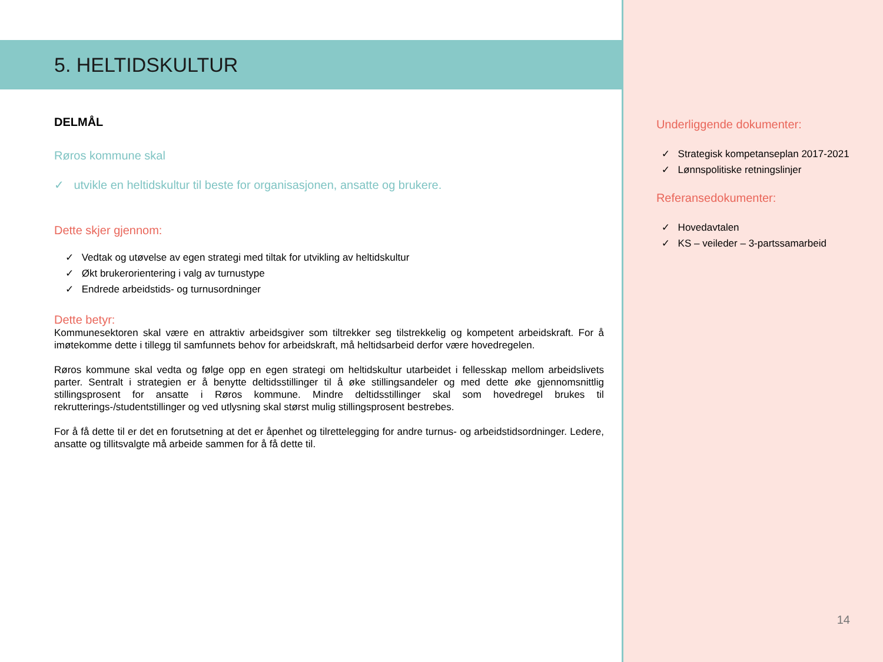5. HELTIDSKULTUR
DELMÅL
Røros kommune skal
✓ utvikle en heltidskultur til beste for organisasjonen, ansatte og brukere.
Dette skjer gjennom:
✓ Vedtak og utøvelse av egen strategi med tiltak for utvikling av heltidskultur
✓ Økt brukerorientering i valg av turnustype
✓ Endrede arbeidstids- og turnusordninger
Dette betyr:
Kommunesektoren skal være en attraktiv arbeidsgiver som tiltrekker seg tilstrekkelig og kompetent arbeidskraft. For å imøtekomme dette i tillegg til samfunnets behov for arbeidskraft, må heltidsarbeid derfor være hovedregelen.
Røros kommune skal vedta og følge opp en egen strategi om heltidskultur utarbeidet i fellesskap mellom arbeidslivets parter. Sentralt i strategien er å benytte deltidsstillinger til å øke stillingsandeler og med dette øke gjennomsnittlig stillingsprosent for ansatte i Røros kommune. Mindre deltidsstillinger skal som hovedregel brukes til rekrutterings-/studentstillinger og ved utlysning skal størst mulig stillingsprosent bestrebes.
For å få dette til er det en forutsetning at det er åpenhet og tilrettelegging for andre turnus- og arbeidstidsordninger. Ledere, ansatte og tillitsvalgte må arbeide sammen for å få dette til.
Underliggende dokumenter:
✓ Strategisk kompetanseplan 2017-2021
✓ Lønnspolitiske retningslinjer
Referansedokumenter:
✓ Hovedavtalen
✓ KS – veileder – 3-partssamarbeid
14